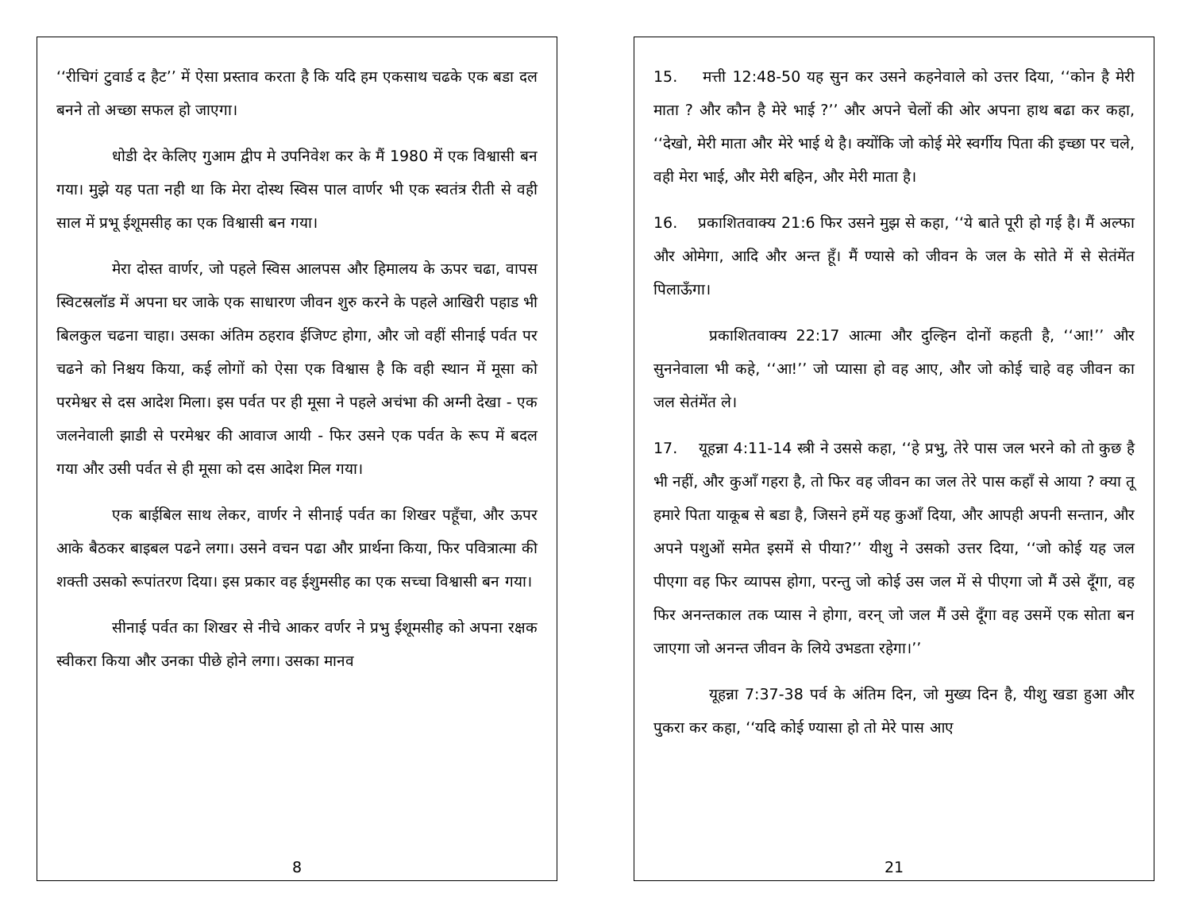‘‘रीचिगं टुवार्ड द हैट’’ में ऐसा प्रस्ताव करता है कि यदि हम एकसाथ चढके एक बडा दल बनने तो अच्छा सफल हो जाएगा।
धोडी देर केलिए गुआम द्वीप मे उपनिवेश कर के मैं 1980 में एक विश्वासी बन गया। मुझे यह पता नही था कि मेरा दोस्थ स्विस पाल वार्णर भी एक स्वतंत्र रीती से वही साल में प्रभू ईशूमसीह का एक विश्वासी बन गया।
मेरा दोस्त वार्णर, जो पहले स्विस आलपस और हिमालय के ऊपर चढा, वापस स्विटस्रलॉड में अपना घर जाके एक साधारण जीवन शुरु करने के पहले आखिरी पहाड भी बिलकुल चढना चाहा। उसका अंतिम ठहराव ईजिण्ट होगा, और जो वहीं सीनाई पर्वत पर चढने को निश्चय किया, कई लोगों को ऐसा एक विश्वास है कि वही स्थान में मूसा को परमेश्वर से दस आदेश मिला। इस पर्वत पर ही मूसा ने पहले अचंभा की अग्नी देखा - एक जलनेवाली झाडी से परमेश्वर की आवाज आयी - फिर उसने एक पर्वत के रूप में बदल गया और उसी पर्वत से ही मूसा को दस आदेश मिल गया।
एक बाईबिल साथ लेकर, वार्णर ने सीनाई पर्वत का शिखर पहूँचा, और ऊपर आके बैठकर बाइबल पढने लगा। उसने वचन पढा और प्रार्थना किया, फिर पवित्रात्मा की शक्ती उसको रूपांतरण दिया। इस प्रकार वह ईशुमसीह का एक सच्चा विश्वासी बन गया।
सीनाई पर्वत का शिखर से नीचे आकर वर्णर ने प्रभु ईशूमसीह को अपना रक्षक स्वीकरा किया और उनका पीछे होने लगा। उसका मानव
8
15. मत्ती 12:48-50 यह सुन कर उसने कहनेवाले को उत्तर दिया, ‘‘कोन है मेरी माता ? और कौन है मेरे भाई ?’’ और अपने चेलों की ओर अपना हाथ बढा कर कहा, ‘‘देखो, मेरी माता और मेरे भाई थे है। क्योंकि जो कोई मेरे स्वर्गीय पिता की इच्छा पर चले, वही मेरा भाई, और मेरी बहिन, और मेरी माता है।
16. प्रकाशितवाक्य 21:6 फिर उसने मुझ से कहा, ‘‘ये बाते पूरी हो गई है। मैं अल्फा और ओमेगा, आदि और अन्त हूँ। मैं ण्यासे को जीवन के जल के सोते में से सेतंमेंत पिलाऊँगा।
प्रकाशितवाक्य 22:17 आत्मा और दुल्हिन दोनों कहती है, ‘‘आ!’’ और सुननेवाला भी कहे, ‘‘आ!’’ जो प्यासा हो वह आए, और जो कोई चाहे वह जीवन का जल सेतंमेंत ले।
17. यूहन्ना 4:11-14 स्त्री ने उससे कहा, ‘‘हे प्रभु, तेरे पास जल भरने को तो कुछ है भी नहीं, और कुआँ गहरा है, तो फिर वह जीवन का जल तेरे पास कहाँ से आया ? क्या तू हमारे पिता याकूब से बडा है, जिसने हमें यह कुआँ दिया, और आपही अपनी सन्तान, और अपने पशुओं समेत इसमें से पीया?’’ यीशु ने उसको उत्तर दिया, ‘‘जो कोई यह जल पीएगा वह फिर व्यापस होगा, परन्तु जो कोई उस जल में से पीएगा जो मैं उसे दूँगा, वह फिर अनन्तकाल तक प्यास ने होगा, वरन् जो जल मैं उसे दूँगा वह उसमें एक सोता बन जाएगा जो अनन्त जीवन के लिये उभडता रहेगा।’’
यूहन्ना 7:37-38 पर्व के अंतिम दिन, जो मुख्य दिन है, यीशु खडा हुआ और पुकरा कर कहा, ‘‘यदि कोई ण्यासा हो तो मेरे पास आए
21